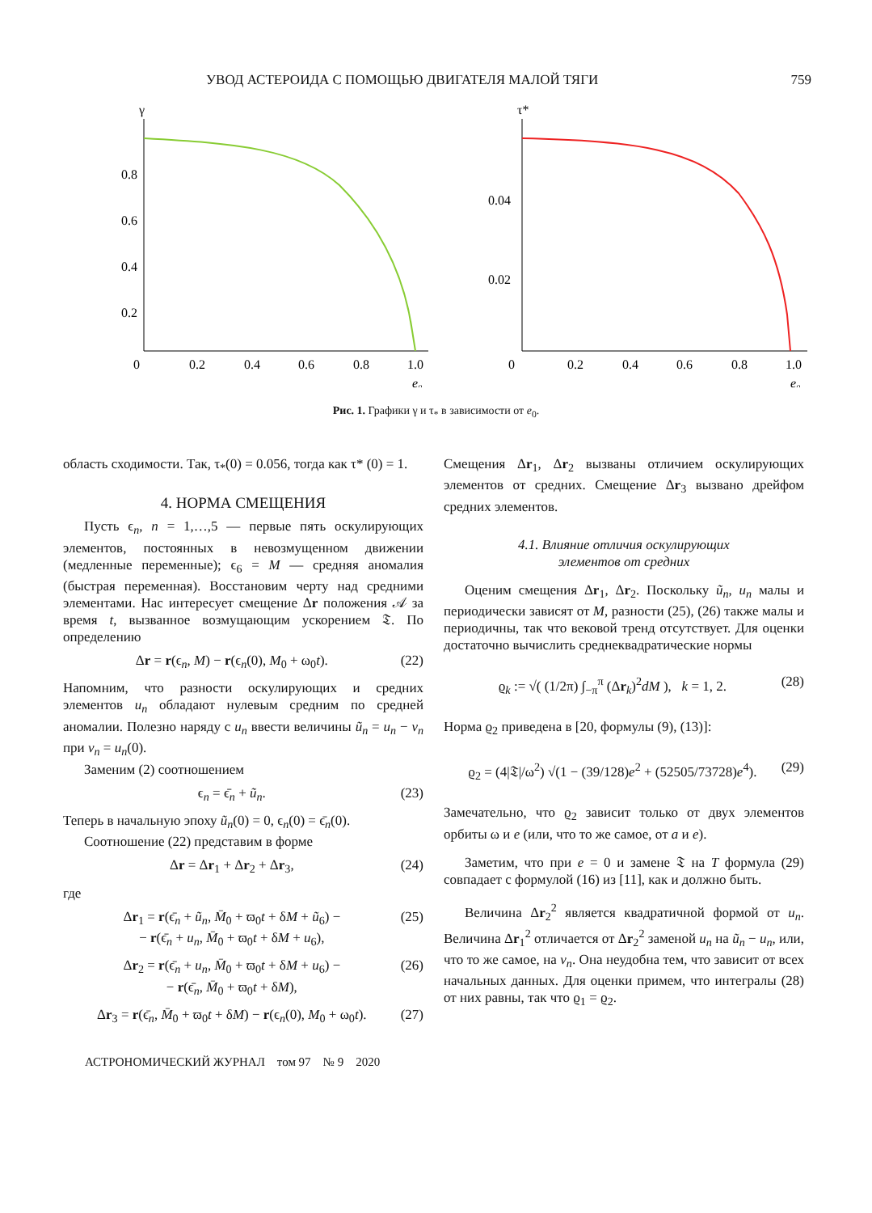УВОД АСТЕРОИДА С ПОМОЩЬЮ ДВИГАТЕЛЯ МАЛОЙ ТЯГИ 759
γ
0.8
0.6
0.4
0.2
0
0.2
0.4
0.6
0.8
1.0
e₀
τ*
0.04
0.02
0
0.2
0.4
0.6
0.8
1.0
e₀
Рис. 1. Графики γ и τ<sub>*</sub> в зависимости от e<sub>0</sub>.
область сходимости. Так, τ<sub>*</sub>(0) = 0.056, тогда как τ* (0) = 1.
4. НОРМА СМЕЩЕНИЯ
Пусть ϵ<sub>n</sub>, n = 1,…,5 — первые пять оскулирующих элементов, постоянных в невозмущенном движении (медленные переменные); ϵ<sub>6</sub> = M — средняя аномалия (быстрая переменная). Восстановим черту над средними элементами. Нас интересует смещение Δr положения 𝒜 за время t, вызванное возмущающим ускорением 𝔗. По определению
Δr = r(ϵ<sub>n</sub>, M) − r(ϵ<sub>n</sub>(0), M<sub>0</sub> + ω<sub>0</sub>t). (22)
Напомним, что разности оскулирующих и средних элементов u<sub>n</sub> обладают нулевым средним по средней аномалии. Полезно наряду с u<sub>n</sub> ввести величины ũ<sub>n</sub> = u<sub>n</sub> − v<sub>n</sub> при v<sub>n</sub> = u<sub>n</sub>(0).
Заменим (2) соотношением
ϵ<sub>n</sub> = ϵ̄<sub>n</sub> + ũ<sub>n</sub>. (23)
Теперь в начальную эпоху ũ<sub>n</sub>(0) = 0, ϵ<sub>n</sub>(0) = ϵ̄<sub>n</sub>(0).
Соотношение (22) представим в форме
Δr = Δr<sub>1</sub> + Δr<sub>2</sub> + Δr<sub>3</sub>, (24)
где
Δr<sub>1</sub> = r(ϵ̄<sub>n</sub> + ũ<sub>n</sub>, M̄<sub>0</sub> + ϖ<sub>0</sub>t + δM + ũ<sub>6</sub>) −
− r(ϵ̄<sub>n</sub> + u<sub>n</sub>, M̄<sub>0</sub> + ϖ<sub>0</sub>t + δM + u<sub>6</sub>), (25)
Δr<sub>2</sub> = r(ϵ̄<sub>n</sub> + u<sub>n</sub>, M̄<sub>0</sub> + ϖ<sub>0</sub>t + δM + u<sub>6</sub>) −
− r(ϵ̄<sub>n</sub>, M̄<sub>0</sub> + ϖ<sub>0</sub>t + δM), (26)
Δr<sub>3</sub> = r(ϵ̄<sub>n</sub>, M̄<sub>0</sub> + ϖ<sub>0</sub>t + δM) − r(ϵ<sub>n</sub>(0), M<sub>0</sub> + ω<sub>0</sub>t). (27)
Смещения Δr<sub>1</sub>, Δr<sub>2</sub> вызваны отличием оскулирующих элементов от средних. Смещение Δr<sub>3</sub> вызвано дрейфом средних элементов.
4.1. Влияние отличия оскулирующих
элементов от средних
Оценим смещения Δr<sub>1</sub>, Δr<sub>2</sub>. Поскольку ũ<sub>n</sub>, u<sub>n</sub> малы и периодически зависят от M, разности (25), (26) также малы и периодичны, так что вековой тренд отсутствует. Для оценки достаточно вычислить среднеквадратические нормы
ϱ<sub>k</sub> := √( (1/2π) ∫<sub>−π</sub><sup>π</sup> (Δr<sub>k</sub>)<sup>2</sup>dM ), k = 1, 2. (28)
Норма ϱ<sub>2</sub> приведена в [20, формулы (9), (13)]:
ϱ<sub>2</sub> = (4|𝔗|/ω<sup>2</sup>) √(1 − (39/128)e<sup>2</sup> + (52505/73728)e<sup>4</sup>). (29)
Замечательно, что ϱ<sub>2</sub> зависит только от двух элементов орбиты ω и e (или, что то же самое, от a и e).
Заметим, что при e = 0 и замене 𝔗 на T формула (29) совпадает с формулой (16) из [11], как и должно быть.
Величина Δr<sub>2</sub><sup>2</sup> является квадратичной формой от u<sub>n</sub>. Величина Δr<sub>1</sub><sup>2</sup> отличается от Δr<sub>2</sub><sup>2</sup> заменой u<sub>n</sub> на ũ<sub>n</sub> − u<sub>n</sub>, или, что то же самое, на v<sub>n</sub>. Она неудобна тем, что зависит от всех начальных данных. Для оценки примем, что интегралы (28) от них равны, так что ϱ<sub>1</sub> = ϱ<sub>2</sub>.
АСТРОНОМИЧЕСКИЙ ЖУРНАЛ том 97 № 9 2020